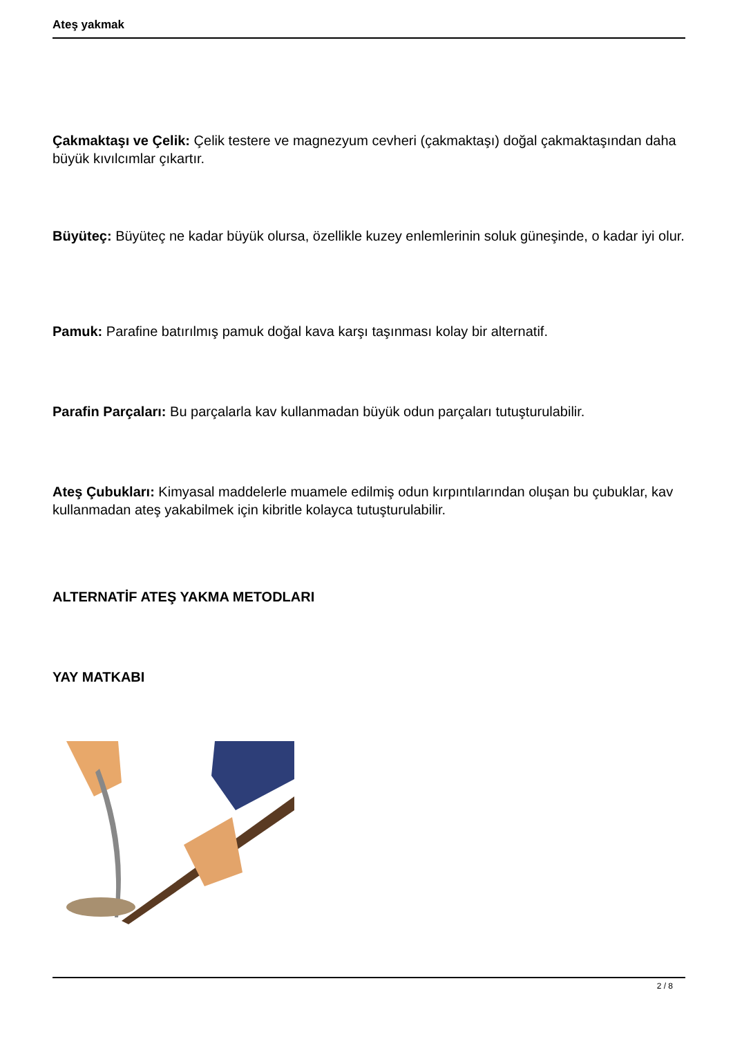Ateş yakmak
Çakmaktaşı ve Çelik: Çelik testere ve magnezyum cevheri (çakmaktaşı) doğal çakmaktaşından daha büyük kıvılcımlar çıkartır.
Büyüteç: Büyüteç ne kadar büyük olursa, özellikle kuzey enlemlerinin soluk güneşinde, o kadar iyi olur.
Pamuk: Parafine batırılmış pamuk doğal kava karşı taşınması kolay bir alternatif.
Parafin Parçaları: Bu parçalarla kav kullanmadan büyük odun parçaları tutuşturulabilir.
Ateş Çubukları: Kimyasal maddelerle muamele edilmiş odun kırpıntılarından oluşan bu çubuklar, kav kullanmadan ateş yakabilmek için kibritle kolayca tutuşturulabilir.
ALTERNATİF ATEŞ YAKMA METODLARI
YAY MATKABI
2 / 8